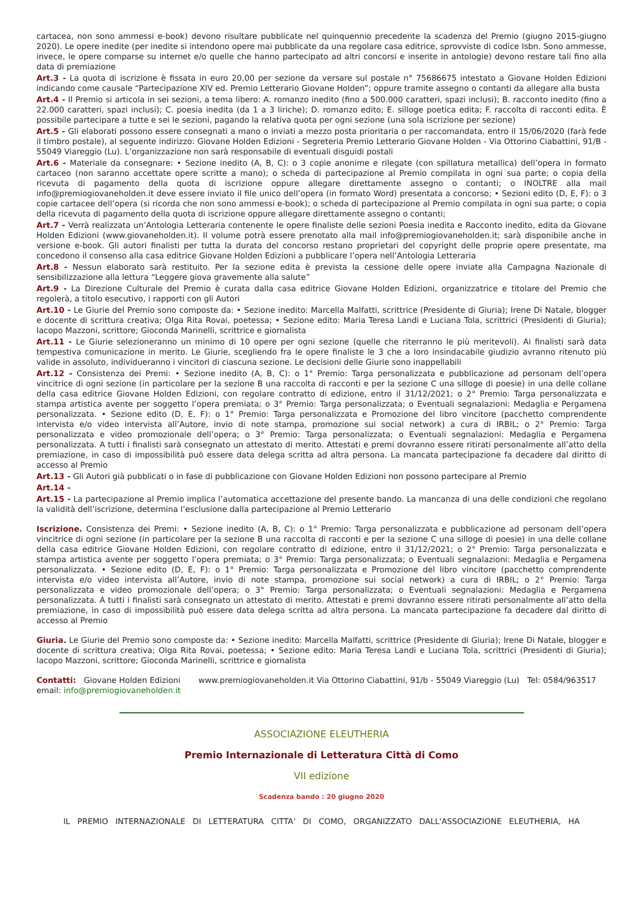cartacea, non sono ammessi e-book) devono risultare pubblicate nel quinquennio precedente la scadenza del Premio (giugno 2015-giugno 2020). Le opere inedite (per inedite si intendono opere mai pubblicate da una regolare casa editrice, sprovviste di codice Isbn. Sono ammesse, invece, le opere comparse su internet e/o quelle che hanno partecipato ad altri concorsi e inserite in antologie) devono restare tali fino alla data di premiazione
Art.3 - La quota di iscrizione è fissata in euro 20,00 per sezione da versare sul postale n° 75686675 intestato a Giovane Holden Edizioni indicando come causale “Partecipazione XIV ed. Premio Letterario Giovane Holden”; oppure tramite assegno o contanti da allegare alla busta
Art.4 - Il Premio si articola in sei sezioni, a tema libero: A. romanzo inedito (fino a 500.000 caratteri, spazi inclusi); B. racconto inedito (fino a 22.000 caratteri, spazi inclusi); C. poesia inedita (da 1 a 3 liriche); D. romanzo edito; E. silloge poetica edita; F. raccolta di racconti edita. È possibile partecipare a tutte e sei le sezioni, pagando la relativa quota per ogni sezione (una sola iscrizione per sezione)
Art.5 - Gli elaborati possono essere consegnati a mano o inviati a mezzo posta prioritaria o per raccomandata, entro il 15/06/2020 (farà fede il timbro postale), al seguente indirizzo: Giovane Holden Edizioni - Segreteria Premio Letterario Giovane Holden - Via Ottorino Ciabattini, 91/B - 55049 Viareggio (Lu). L’organizzazione non sarà responsabile di eventuali disguidi postali
Art.6 - Materiale da consegnare: • Sezione inedito (A, B, C): o 3 copie anonime e rilegate (con spillatura metallica) dell’opera in formato cartaceo (non saranno accettate opere scritte a mano); o scheda di partecipazione al Premio compilata in ogni sua parte; o copia della ricevuta di pagamento della quota di iscrizione oppure allegare direttamente assegno o contanti; o INOLTRE alla mail info@premiogiovaneholden.it deve essere inviato il file unico dell’opera (in formato Word) presentata a concorso; • Sezioni edito (D, E, F): o 3 copie cartacee dell’opera (si ricorda che non sono ammessi e-book); o scheda di partecipazione al Premio compilata in ogni sua parte; o copia della ricevuta di pagamento della quota di iscrizione oppure allegare direttamente assegno o contanti;
Art.7 - Verrà realizzata un’Antologia Letteraria contenente le opere finaliste delle sezioni Poesia inedita e Racconto inedito, edita da Giovane Holden Edizioni (www.giovaneholden.it). Il volume potrà essere prenotato alla mail info@premiogiovaneholden.it; sarà disponibile anche in versione e-book. Gli autori finalisti per tutta la durata del concorso restano proprietari del copyright delle proprie opere presentate, ma concedono il consenso alla casa editrice Giovane Holden Edizioni a pubblicare l’opera nell’Antologia Letteraria
Art.8 - Nessun elaborato sarà restituito. Per la sezione edita è prevista la cessione delle opere inviate alla Campagna Nazionale di sensibilizzazione alla lettura “Leggere giova gravemente alla salute”
Art.9 - La Direzione Culturale del Premio è curata dalla casa editrice Giovane Holden Edizioni, organizzatrice e titolare del Premio che regolerà, a titolo esecutivo, i rapporti con gli Autori
Art.10 - Le Giurie del Premio sono composte da: • Sezione inedito: Marcella Malfatti, scrittrice (Presidente di Giuria); Irene Di Natale, blogger e docente di scrittura creativa; Olga Rita Rovai, poetessa; • Sezione edito: Maria Teresa Landi e Luciana Tola, scrittrici (Presidenti di Giuria); Iacopo Mazzoni, scrittore; Gioconda Marinelli, scrittrice e giornalista
Art.11 - Le Giurie selezioneranno un minimo di 10 opere per ogni sezione (quelle che riterranno le più meritevoli). Ai finalisti sarà data tempestiva comunicazione in merito. Le Giurie, scegliendo fra le opere finaliste le 3 che a loro insindacabile giudizio avranno ritenuto più valide in assoluto, individueranno i vincitori di ciascuna sezione. Le decisioni delle Giurie sono inappellabili
Art.12 - Consistenza dei Premi: • Sezione inedito (A, B, C): o 1° Premio: Targa personalizzata e pubblicazione ad personam dell’opera vincitrice di ogni sezione (in particolare per la sezione B una raccolta di racconti e per la sezione C una silloge di poesie) in una delle collane della casa editrice Giovane Holden Edizioni, con regolare contratto di edizione, entro il 31/12/2021; o 2° Premio: Targa personalizzata e stampa artistica avente per soggetto l’opera premiata; o 3° Premio: Targa personalizzata; o Eventuali segnalazioni: Medaglia e Pergamena personalizzata. • Sezione edito (D, E, F): o 1° Premio: Targa personalizzata e Promozione del libro vincitore (pacchetto comprendente intervista e/o video intervista all’Autore, invio di note stampa, promozione sui social network) a cura di IRBIL; o 2° Premio: Targa personalizzata e video promozionale dell’opera; o 3° Premio: Targa personalizzata; o Eventuali segnalazioni: Medaglia e Pergamena personalizzata. A tutti i finalisti sarà consegnato un attestato di merito. Attestati e premi dovranno essere ritirati personalmente all’atto della premiazione, in caso di impossibilità può essere data delega scritta ad altra persona. La mancata partecipazione fa decadere dal diritto di accesso al Premio
Art.13 - Gli Autori già pubblicati o in fase di pubblicazione con Giovane Holden Edizioni non possono partecipare al Premio
Art.14 -
Art.15 - La partecipazione al Premio implica l’automatica accettazione del presente bando. La mancanza di una delle condizioni che regolano la validità dell’iscrizione, determina l’esclusione dalla partecipazione al Premio Letterario
Iscrizione. Consistenza dei Premi: • Sezione inedito (A, B, C): o 1° Premio: Targa personalizzata e pubblicazione ad personam dell’opera vincitrice di ogni sezione (in particolare per la sezione B una raccolta di racconti e per la sezione C una silloge di poesie) in una delle collane della casa editrice Giovane Holden Edizioni, con regolare contratto di edizione, entro il 31/12/2021; o 2° Premio: Targa personalizzata e stampa artistica avente per soggetto l’opera premiata; o 3° Premio: Targa personalizzata; o Eventuali segnalazioni: Medaglia e Pergamena personalizzata. • Sezione edito (D, E, F): o 1° Premio: Targa personalizzata e Promozione del libro vincitore (pacchetto comprendente intervista e/o video intervista all’Autore, invio di note stampa, promozione sui social network) a cura di IRBIL; o 2° Premio: Targa personalizzata e video promozionale dell’opera; o 3° Premio: Targa personalizzata; o Eventuali segnalazioni: Medaglia e Pergamena personalizzata. A tutti i finalisti sarà consegnato un attestato di merito. Attestati e premi dovranno essere ritirati personalmente all’atto della premiazione, in caso di impossibilità può essere data delega scritta ad altra persona. La mancata partecipazione fa decadere dal diritto di accesso al Premio
Giuria. Le Giurie del Premio sono composte da: • Sezione inedito: Marcella Malfatti, scrittrice (Presidente di Giuria); Irene Di Natale, blogger e docente di scrittura creativa; Olga Rita Rovai, poetessa; • Sezione edito: Maria Teresa Landi e Luciana Tola, scrittrici (Presidenti di Giuria); Iacopo Mazzoni, scrittore; Gioconda Marinelli, scrittrice e giornalista
Contatti: Giovane Holden Edizioni www.premiogiovaneholden.it Via Ottorino Ciabattini, 91/b - 55049 Viareggio (Lu) Tel: 0584/963517 email: info@premiogiovaneholden.it
ASSOCIAZIONE ELEUTHERIA
Premio Internazionale di Letteratura Città di Como
VII edizione
Scadenza bando : 20 giugno 2020
IL PREMIO INTERNAZIONALE DI LETTERATURA CITTA' DI COMO, ORGANIZZATO DALL'ASSOCIAZIONE ELEUTHERIA, HA